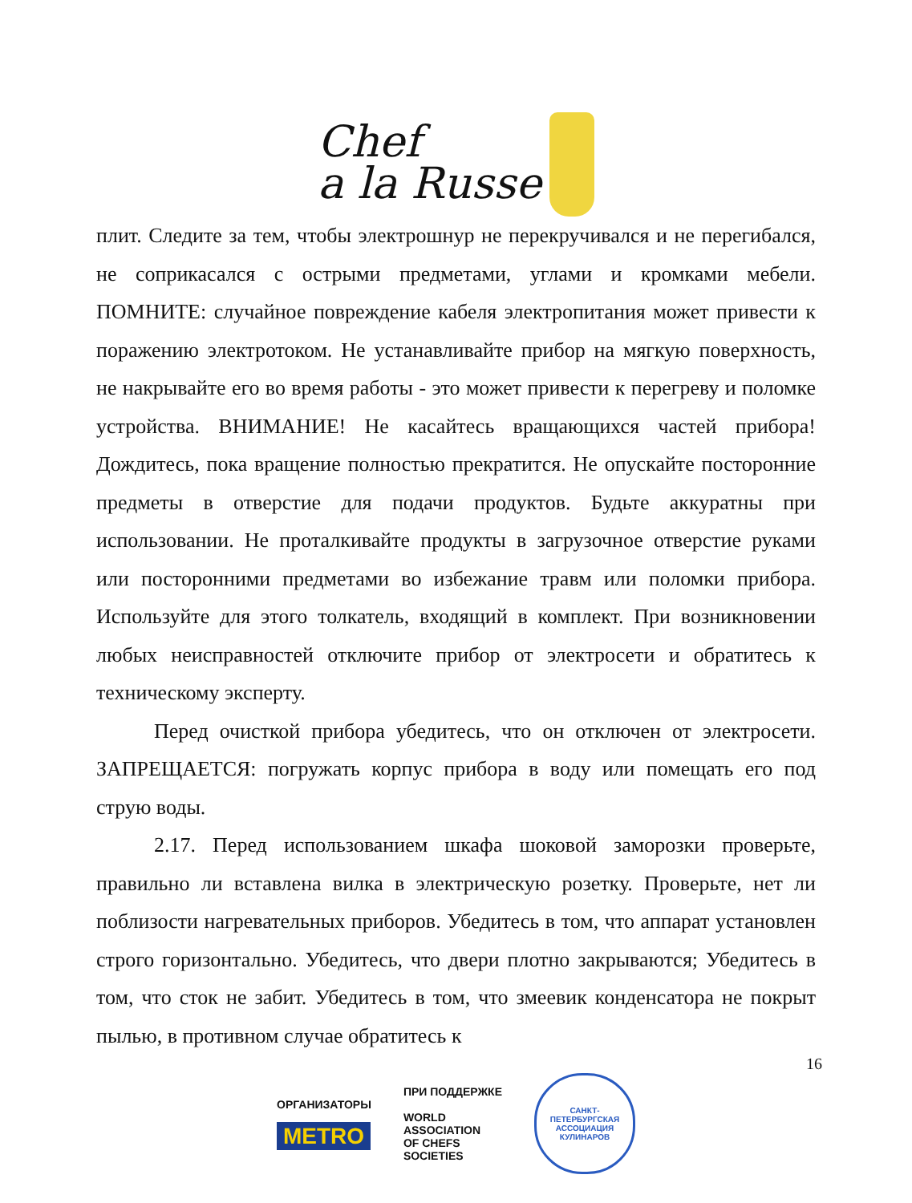Chef
a la Russe
плит. Следите за тем, чтобы электрошнур не перекручивался и не перегибался, не соприкасался с острыми предметами, углами и кромками мебели. ПОМНИТЕ: случайное повреждение кабеля электропитания может привести к поражению электротоком. Не устанавливайте прибор на мягкую поверхность, не накрывайте его во время работы - это может привести к перегреву и поломке устройства. ВНИМАНИЕ! Не касайтесь вращающихся частей прибора! Дождитесь, пока вращение полностью прекратится. Не опускайте посторонние предметы в отверстие для подачи продуктов. Будьте аккуратны при использовании. Не проталкивайте продукты в загрузочное отверстие руками или посторонними предметами во избежание травм или поломки прибора. Используйте для этого толкатель, входящий в комплект. При возникновении любых неисправностей отключите прибор от электросети и обратитесь к техническому эксперту.
Перед очисткой прибора убедитесь, что он отключен от электросети. ЗАПРЕЩАЕТСЯ: погружать корпус прибора в воду или помещать его под струю воды.
2.17. Перед использованием шкафа шоковой заморозки проверьте, правильно ли вставлена вилка в электрическую розетку. Проверьте, нет ли поблизости нагревательных приборов. Убедитесь в том, что аппарат установлен строго горизонтально. Убедитесь, что двери плотно закрываются; Убедитесь в том, что сток не забит. Убедитесь в том, что змеевик конденсатора не покрыт пылью, в противном случае обратитесь к
16
ОРГАНИЗАТОРЫ
METRO
ПРИ ПОДДЕРЖКЕ
WORLD
ASSOCIATION
OF CHEFS
SOCIETIES
САНКТ-ПЕТЕРБУРГСКАЯ
АССОЦИАЦИЯ КУЛИНАРОВ